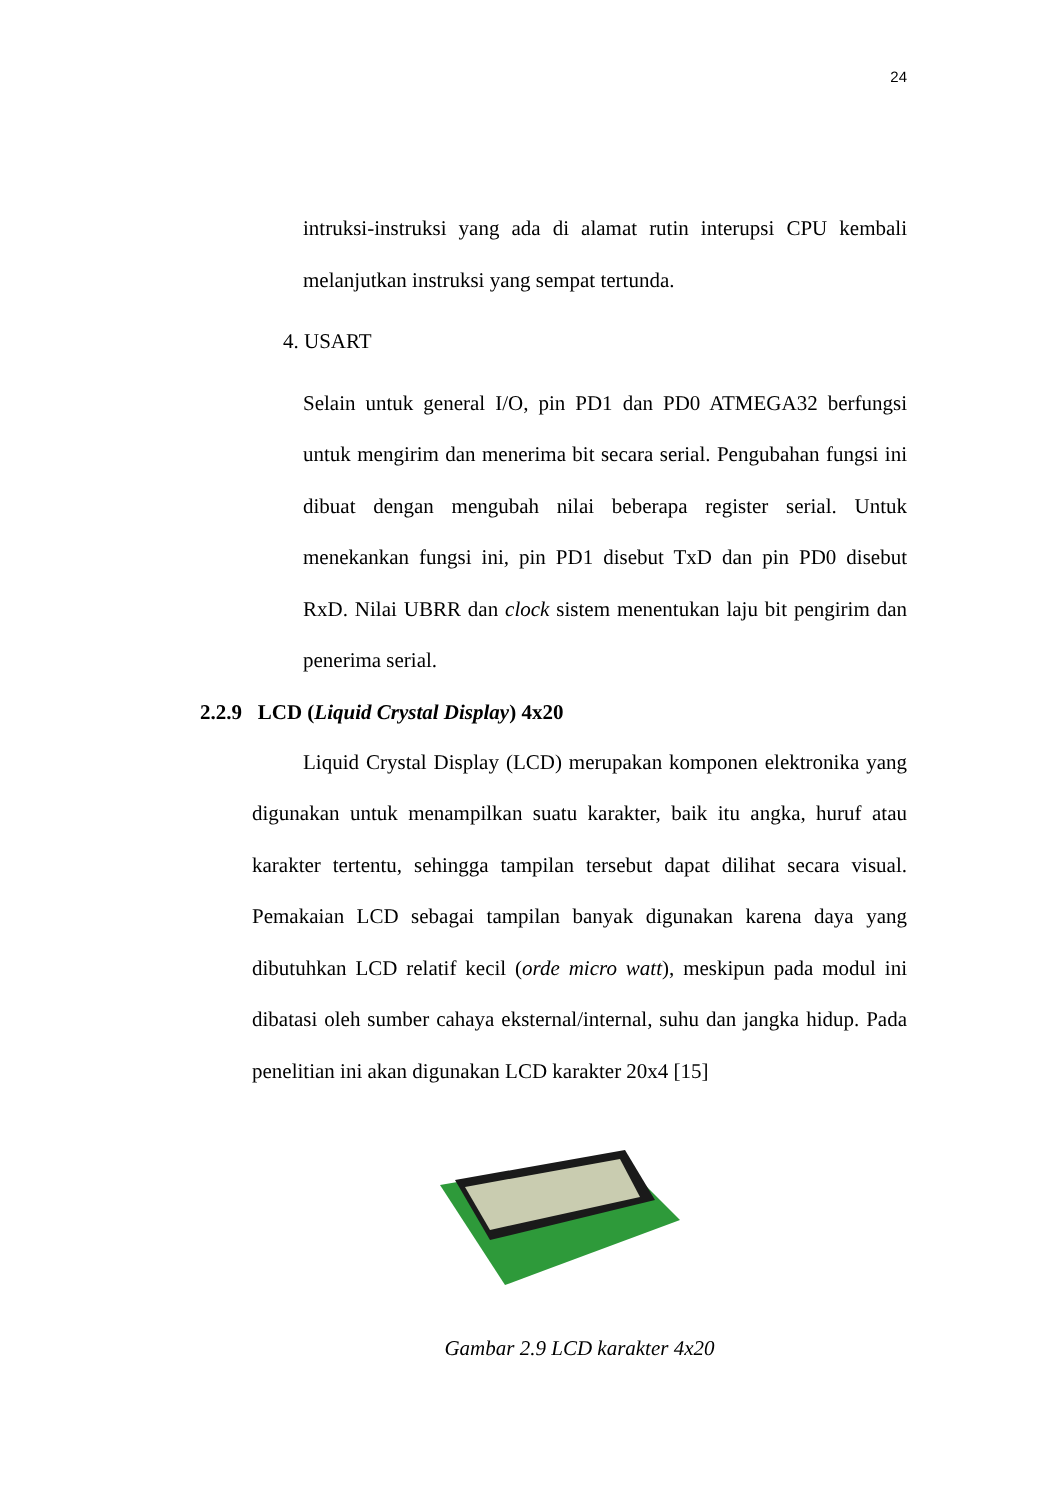24
intruksi-instruksi yang ada di alamat rutin interupsi CPU kembali melanjutkan instruksi yang sempat tertunda.
4. USART
Selain untuk general I/O, pin PD1 dan PD0 ATMEGA32 berfungsi untuk mengirim dan menerima bit secara serial. Pengubahan fungsi ini dibuat dengan mengubah nilai beberapa register serial. Untuk menekankan fungsi ini, pin PD1 disebut TxD dan pin PD0 disebut RxD. Nilai UBRR dan clock sistem menentukan laju bit pengirim dan penerima serial.
2.2.9 LCD (Liquid Crystal Display) 4x20
Liquid Crystal Display (LCD) merupakan komponen elektronika yang digunakan untuk menampilkan suatu karakter, baik itu angka, huruf atau karakter tertentu, sehingga tampilan tersebut dapat dilihat secara visual. Pemakaian LCD sebagai tampilan banyak digunakan karena daya yang dibutuhkan LCD relatif kecil (orde micro watt), meskipun pada modul ini dibatasi oleh sumber cahaya eksternal/internal, suhu dan jangka hidup. Pada penelitian ini akan digunakan LCD karakter 20x4 [15]
Gambar 2.9 LCD karakter 4x20